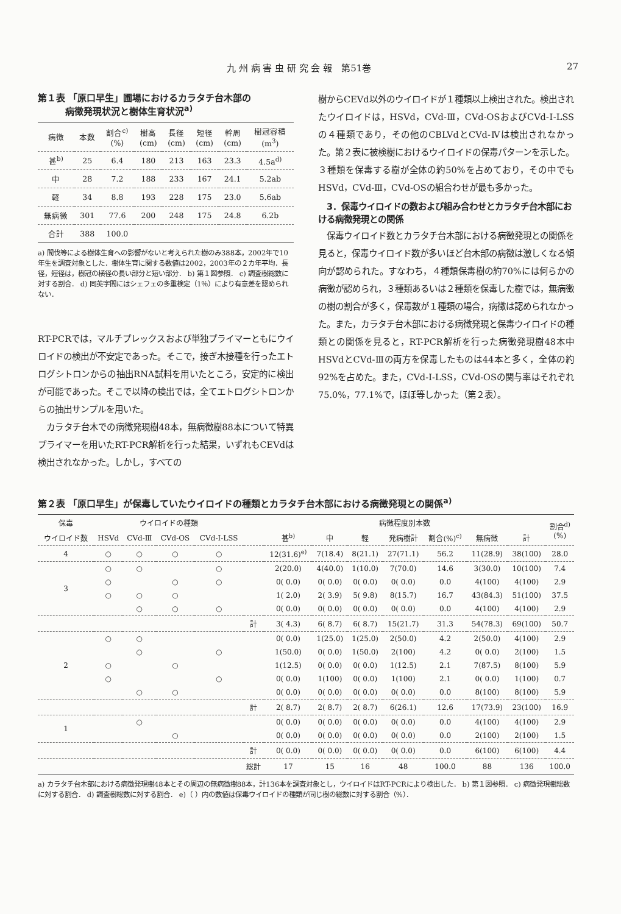九 州 病 害 虫 研 究 会 報　第51巻 27
第１表 「原口早生」圃場におけるカラタチ台木部の
　　　病徴発現状況と樹体生育状況<sup>a)</sup>
| 病徴 | 本数 | 割合<sup>c)</sup> (%) | 樹高 (cm) | 長径 (cm) | 短径 (cm) | 幹周 (cm) | 樹冠容積 (m<sup>3</sup>) |
| --- | --- | --- | --- | --- | --- | --- | --- |
| 甚<sup>b)</sup> | 25 | 6.4 | 180 | 213 | 163 | 23.3 | 4.5a<sup>d)</sup> |
| 中 | 28 | 7.2 | 188 | 233 | 167 | 24.1 | 5.2ab |
| 軽 | 34 | 8.8 | 193 | 228 | 175 | 23.0 | 5.6ab |
| 無病徴 | 301 | 77.6 | 200 | 248 | 175 | 24.8 | 6.2b |
| 合計 | 388 | 100.0 | | | | | |
a) 間伐等による樹体生育への影響がないと考えられた樹のみ388本，2002年で10年生を調査対象とした．樹体生育に関する数値は2002，2003年の２カ年平均．長径，短径は，樹冠の横径の長い部分と短い部分． b) 第１図参照． c) 調査樹総数に対する割合． d) 同英字間にはシェフェの多重検定（1％）により有意差を認められない．
RT-PCRでは，マルチプレックスおよび単独プライマーともにウイロイドの検出が不安定であった。そこで，接ぎ木接種を行ったエトログシトロンからの抽出RNA試料を用いたところ，安定的に検出が可能であった。そこで以降の検出では，全てエトログシトロンからの抽出サンプルを用いた。
　カラタチ台木での病徴発現樹48本，無病徴樹88本について特異プライマーを用いたRT-PCR解析を行った結果，いずれもCEVdは検出されなかった。しかし，すべての
樹からCEVd以外のウイロイドが１種類以上検出された。検出されたウイロイドは，HSVd，CVd-Ⅲ，CVd-OSおよびCVd-Ⅰ-LSSの４種類であり，その他のCBLVdとCVd-Ⅳは検出されなかった。第２表に被検樹におけるウイロイドの保毒パターンを示した。３種類を保毒する樹が全体の約50%を占めており，その中でもHSVd，CVd-Ⅲ，CVd-OSの組合わせが最も多かった。
　3．保毒ウイロイドの数および組み合わせとカラタチ台木部における病徴発現との関係
　保毒ウイロイド数とカラタチ台木部における病徴発現との関係を見ると，保毒ウイロイド数が多いほど台木部の病徴は激しくなる傾向が認められた。すなわち，４種類保毒樹の約70%には何らかの病徴が認められ，３種類あるいは２種類を保毒した樹では，無病徴の樹の割合が多く，保毒数が１種類の場合，病徴は認められなかった。また，カラタチ台木部における病徴発現と保毒ウイロイドの種類との関係を見ると，RT-PCR解析を行った病徴発現樹48本中HSVdとCVd-Ⅲの両方を保毒したものは44本と多く，全体の約92%を占めた。また，CVd-Ⅰ-LSS，CVd-OSの関与率はそれぞれ75.0%，77.1%で，ほぼ等しかった（第２表）。
第２表 「原口早生」が保毒していたウイロイドの種類とカラタチ台木部における病徴発現との関係<sup>a)</sup>
| 保毒 | ウイロイドの種類 | | | | | 病徴程度別本数 | | | | | | | 割合<sup>d)</sup> (%) |
| ウイロイド数 | HSVd | CVd-Ⅲ | CVd-OS | CVd-Ⅰ-LSS | | 甚<sup>b)</sup> | 中 | 軽 | 発病樹計 | 割合(%)<sup>c)</sup> | 無病徴 | 計 | |
| 4 | ○ | ○ | ○ | ○ | | 12(31.6)<sup>e)</sup> | 7(18.4) | 8(21.1) | 27(71.1) | 56.2 | 11(28.9) | 38(100) | 28.0 |
| 3 | ○ | ○ | | ○ | | 2(20.0) | 4(40.0) | 1(10.0) | 7(70.0) | 14.6 | 3(30.0) | 10(100) | 7.4 |
| | ○ | | ○ | ○ | | 0( 0.0) | 0( 0.0) | 0( 0.0) | 0( 0.0) | 0.0 | 4(100) | 4(100) | 2.9 |
| | ○ | ○ | ○ | | | 1( 2.0) | 2( 3.9) | 5( 9.8) | 8(15.7) | 16.7 | 43(84.3) | 51(100) | 37.5 |
| | | ○ | ○ | ○ | | 0( 0.0) | 0( 0.0) | 0( 0.0) | 0( 0.0) | 0.0 | 4(100) | 4(100) | 2.9 |
| | | | | | 計 | 3( 4.3) | 6( 8.7) | 6( 8.7) | 15(21.7) | 31.3 | 54(78.3) | 69(100) | 50.7 |
| 2 | ○ | ○ | | | | 0( 0.0) | 1(25.0) | 1(25.0) | 2(50.0) | 4.2 | 2(50.0) | 4(100) | 2.9 |
| | | ○ | | ○ | | 1(50.0) | 0( 0.0) | 1(50.0) | 2(100) | 4.2 | 0( 0.0) | 2(100) | 1.5 |
| | ○ | | ○ | | | 1(12.5) | 0( 0.0) | 0( 0.0) | 1(12.5) | 2.1 | 7(87.5) | 8(100) | 5.9 |
| | ○ | | | ○ | | 0( 0.0) | 1(100) | 0( 0.0) | 1(100) | 2.1 | 0( 0.0) | 1(100) | 0.7 |
| | | ○ | ○ | | | 0( 0.0) | 0( 0.0) | 0( 0.0) | 0( 0.0) | 0.0 | 8(100) | 8(100) | 5.9 |
| | | | | | 計 | 2( 8.7) | 2( 8.7) | 2( 8.7) | 6(26.1) | 12.6 | 17(73.9) | 23(100) | 16.9 |
| 1 | | ○ | | | | 0( 0.0) | 0( 0.0) | 0( 0.0) | 0( 0.0) | 0.0 | 4(100) | 4(100) | 2.9 |
| | | | ○ | | | 0( 0.0) | 0( 0.0) | 0( 0.0) | 0( 0.0) | 0.0 | 2(100) | 2(100) | 1.5 |
| | | | | | 計 | 0( 0.0) | 0( 0.0) | 0( 0.0) | 0( 0.0) | 0.0 | 6(100) | 6(100) | 4.4 |
| | | | | | 総計 | 17 | 15 | 16 | 48 | 100.0 | 88 | 136 | 100.0 |
a) カラタチ台木部における病徴発現樹48本とその周辺の無病徴樹88本，計136本を調査対象とし，ウイロイドはRT-PCRにより検出した． b) 第１図参照． c) 病徴発現樹総数に対する割合． d) 調査樹総数に対する割合． e)（ ）内の数値は保毒ウイロイドの種類が同じ樹の総数に対する割合（%）．